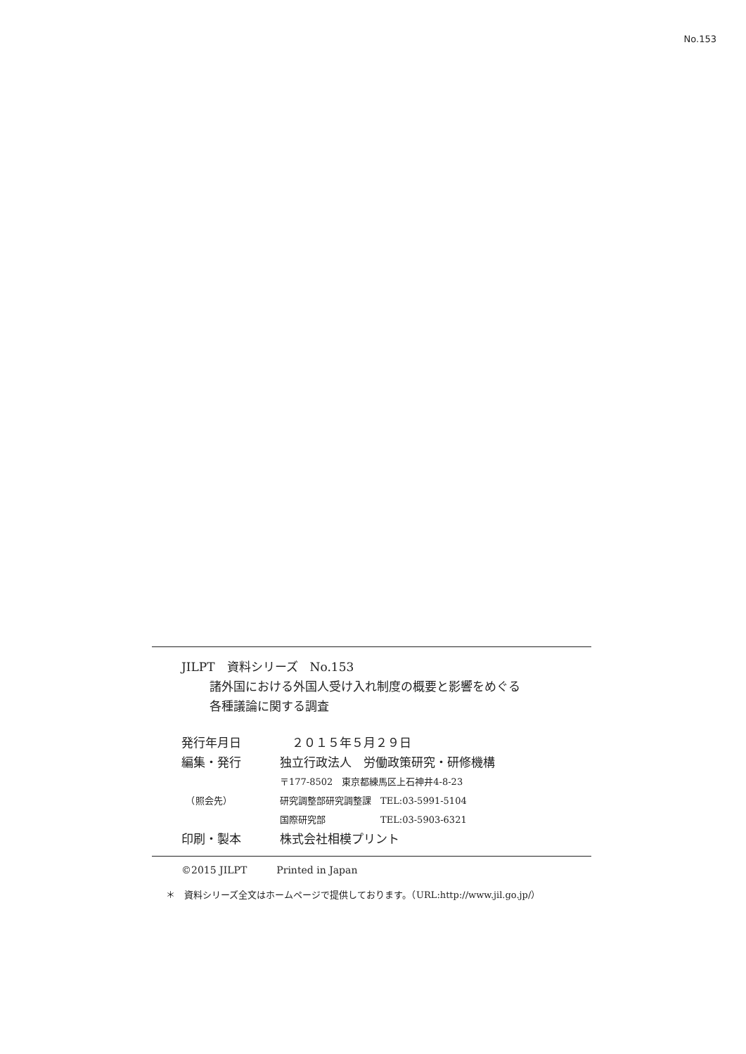No.153
JILPT　資料シリーズ　No.153
諸外国における外国人受け入れ制度の概要と影響をめぐる
各種議論に関する調査
| 発行年月日 | ２０１５年５月２９日 |
| 編集・発行 | 独立行政法人 労働政策研究・研修機構 |
| | 〒177-8502 東京都練馬区上石神井4-8-23 |
| （照会先） | 研究調整部研究調整課 TEL:03-5991-5104 |
| | 国際研究部 TEL:03-5903-6321 |
| 印刷・製本 | 株式会社相模プリント |
©2015 JILPT　　　Printed in Japan
＊　資料シリーズ全文はホームページで提供しております。（URL:http://www.jil.go.jp/）